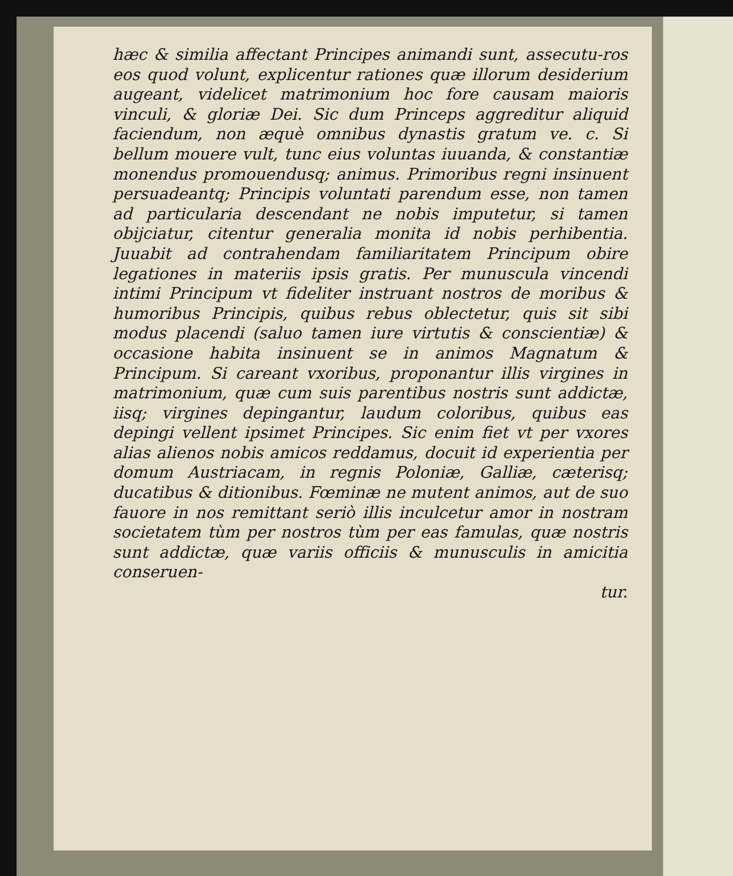hæc & similia affectant Principes animandi sunt, assecutu-ros eos quod volunt, explicentur rationes quæ illorum desiderium augeant, videlicet matrimonium hoc fore causam maioris vinculi, & gloriæ Dei. Sic dum Princeps aggreditur aliquid faciendum, non æquè omnibus dynastis gratum ve. c. Si bellum mouere vult, tunc eius voluntas iuuanda, & constantiæ monendus promouendusq; animus. Primoribus regni insinuent persuadeantq; Principis voluntati parendum esse, non tamen ad particularia descendant ne nobis imputetur, si tamen obijciatur, citentur generalia monita id nobis perhibentia. Juuabit ad contrahendam familiaritatem Principum obire legationes in materiis ipsis gratis. Per munuscula vincendi intimi Principum vt fideliter instruant nostros de moribus & humoribus Principis, quibus rebus oblectetur, quis sit sibi modus placendi (saluo tamen iure virtutis & conscientiæ) & occasione habita insinuent se in animos Magnatum & Principum. Si careant vxoribus, proponantur illis virgines in matrimonium, quæ cum suis parentibus nostris sunt addictæ, iisq; virgines depingantur, laudum coloribus, quibus eas depingi vellent ipsimet Principes. Sic enim fiet vt per vxores alias alienos nobis amicos reddamus, docuit id experientia per domum Austriacam, in regnis Poloniæ, Galliæ, cæterisq; ducatibus & ditionibus. Fœminæ ne mutent animos, aut de suo fauore in nos remittant seriò illis inculcetur amor in nostram societatem tùm per nostros tùm per eas famulas, quæ nostris sunt addictæ, quæ variis officiis & munusculis in amicitia conseruen-
tur.